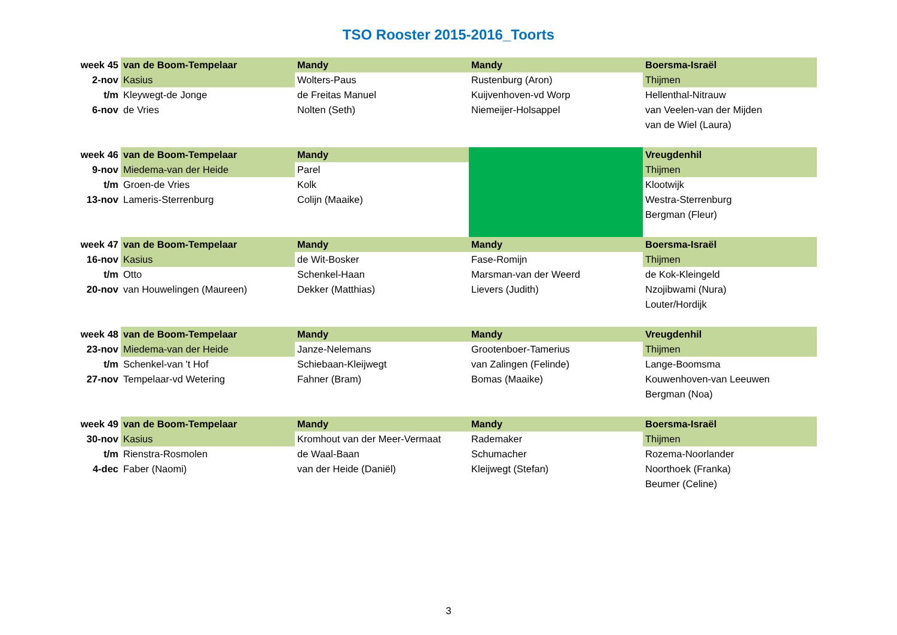TSO Rooster 2015-2016_Toorts
| week 45 | van de Boom-Tempelaar | Mandy | Mandy | Boersma-Israël |
| 2-nov | Kasius | Wolters-Paus | Rustenburg (Aron) | Thijmen |
| t/m | Kleywegt-de Jonge | de Freitas Manuel | Kuijvenhoven-vd Worp | Hellenthal-Nitrauw |
| 6-nov | de Vries | Nolten (Seth) | Niemeijer-Holsappel | van Veelen-van der Mijden |
| | | | | van de Wiel (Laura) |
| week 46 | van de Boom-Tempelaar | Mandy | | Vreugdenhil |
| 9-nov | Miedema-van der Heide | Parel | | Thijmen |
| t/m | Groen-de Vries | Kolk | | Klootwijk |
| 13-nov | Lameris-Sterrenburg | Colijn (Maaike) | | Westra-Sterrenburg |
| | | | | Bergman (Fleur) |
| week 47 | van de Boom-Tempelaar | Mandy | Mandy | Boersma-Israël |
| 16-nov | Kasius | de Wit-Bosker | Fase-Romijn | Thijmen |
| t/m | Otto | Schenkel-Haan | Marsman-van der Weerd | de Kok-Kleingeld |
| 20-nov | van Houwelingen (Maureen) | Dekker (Matthias) | Lievers (Judith) | Nzojibwami (Nura) |
| | | | | Louter/Hordijk |
| week 48 | van de Boom-Tempelaar | Mandy | Mandy | Vreugdenhil |
| 23-nov | Miedema-van der Heide | Janze-Nelemans | Grootenboer-Tamerius | Thijmen |
| t/m | Schenkel-van 't Hof | Schiebaan-Kleijwegt | van Zalingen (Felinde) | Lange-Boomsma |
| 27-nov | Tempelaar-vd Wetering | Fahner (Bram) | Bomas (Maaike) | Kouwenhoven-van Leeuwen |
| | | | | Bergman (Noa) |
| week 49 | van de Boom-Tempelaar | Mandy | Mandy | Boersma-Israël |
| 30-nov | Kasius | Kromhout van der Meer-Vermaat | Rademaker | Thijmen |
| t/m | Rienstra-Rosmolen | de Waal-Baan | Schumacher | Rozema-Noorlander |
| 4-dec | Faber (Naomi) | van der Heide (Daniël) | Kleijwegt (Stefan) | Noorthoek (Franka) |
| | | | | Beumer (Celine) |
3